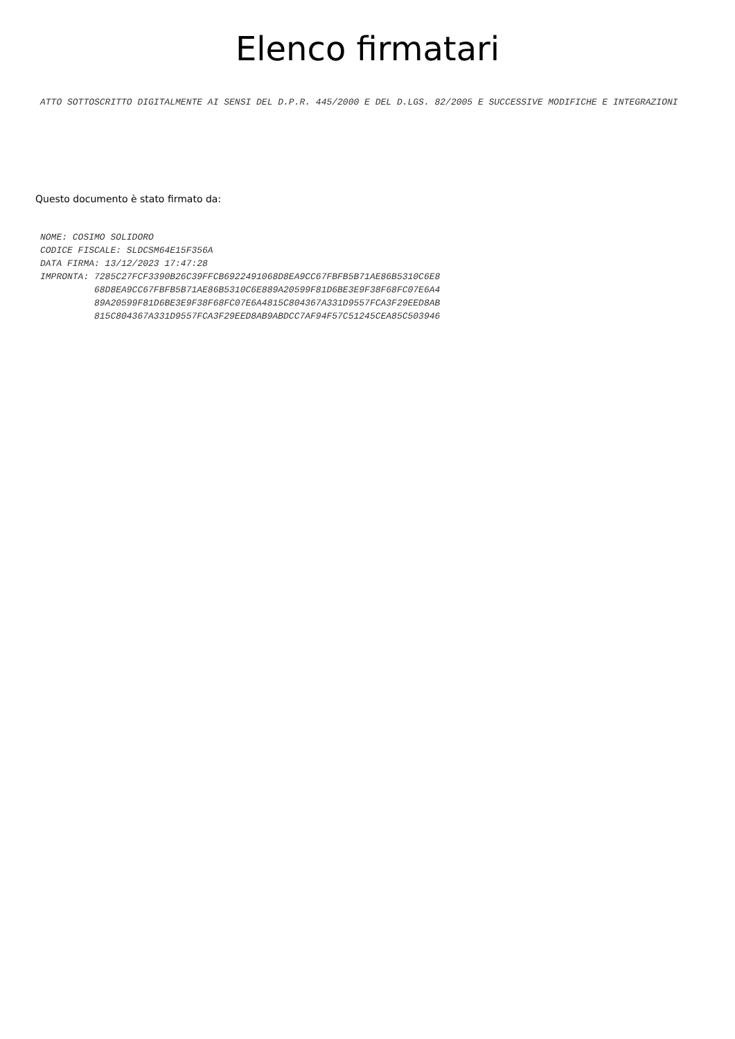Elenco firmatari
ATTO SOTTOSCRITTO DIGITALMENTE AI SENSI DEL D.P.R. 445/2000 E DEL D.LGS. 82/2005 E SUCCESSIVE MODIFICHE E INTEGRAZIONI
Questo documento è stato firmato da:
NOME: COSIMO SOLIDORO CODICE FISCALE: SLDCSM64E15F356A DATA FIRMA: 13/12/2023 17:47:28 IMPRONTA: 7285C27FCF3390B26C39FFCB6922491068D8EA9CC67FBFB5B71AE86B5310C6E8 68D8EA9CC67FBFB5B71AE86B5310C6E889A20599F81D6BE3E9F38F68FC07E6A4 89A20599F81D6BE3E9F38F68FC07E6A4815C804367A331D9557FCA3F29EED8AB 815C804367A331D9557FCA3F29EED8AB9ABDCC7AF94F57C51245CEA85C503946